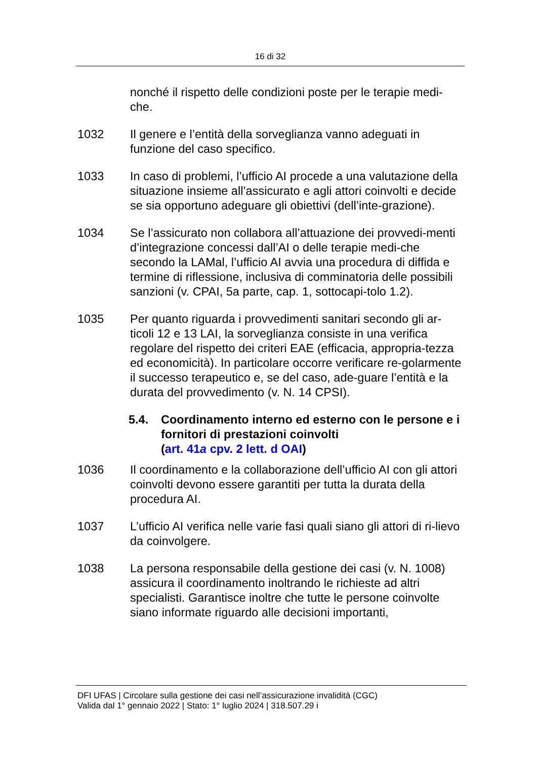16 di 32
nonché il rispetto delle condizioni poste per le terapie medi-che.
1032 Il genere e l’entità della sorveglianza vanno adeguati in funzione del caso specifico.
1033 In caso di problemi, l’ufficio AI procede a una valutazione della situazione insieme all’assicurato e agli attori coinvolti e decide se sia opportuno adeguare gli obiettivi (dell’inte-grazione).
1034 Se l’assicurato non collabora all’attuazione dei provvedi-menti d’integrazione concessi dall’AI o delle terapie medi-che secondo la LAMal, l’ufficio AI avvia una procedura di diffida e termine di riflessione, inclusiva di comminatoria delle possibili sanzioni (v. CPAI, 5a parte, cap. 1, sottocapi-tolo 1.2).
1035 Per quanto riguarda i provvedimenti sanitari secondo gli ar-ticoli 12 e 13 LAI, la sorveglianza consiste in una verifica regolare del rispetto dei criteri EAE (efficacia, appropria-tezza ed economicità). In particolare occorre verificare re-golarmente il successo terapeutico e, se del caso, ade-guare l’entità e la durata del provvedimento (v. N. 14 CPSI).
5.4. Coordinamento interno ed esterno con le persone e i fornitori di prestazioni coinvolti
(art. 41a cpv. 2 lett. d OAI)
1036 Il coordinamento e la collaborazione dell’ufficio AI con gli attori coinvolti devono essere garantiti per tutta la durata della procedura AI.
1037 L’ufficio AI verifica nelle varie fasi quali siano gli attori di ri-lievo da coinvolgere.
1038 La persona responsabile della gestione dei casi (v. N. 1008) assicura il coordinamento inoltrando le richieste ad altri specialisti. Garantisce inoltre che tutte le persone coinvolte siano informate riguardo alle decisioni importanti,
DFI UFAS | Circolare sulla gestione dei casi nell’assicurazione invalidità (CGC)
Valida dal 1° gennaio 2022 | Stato: 1° luglio 2024 | 318.507.29 i